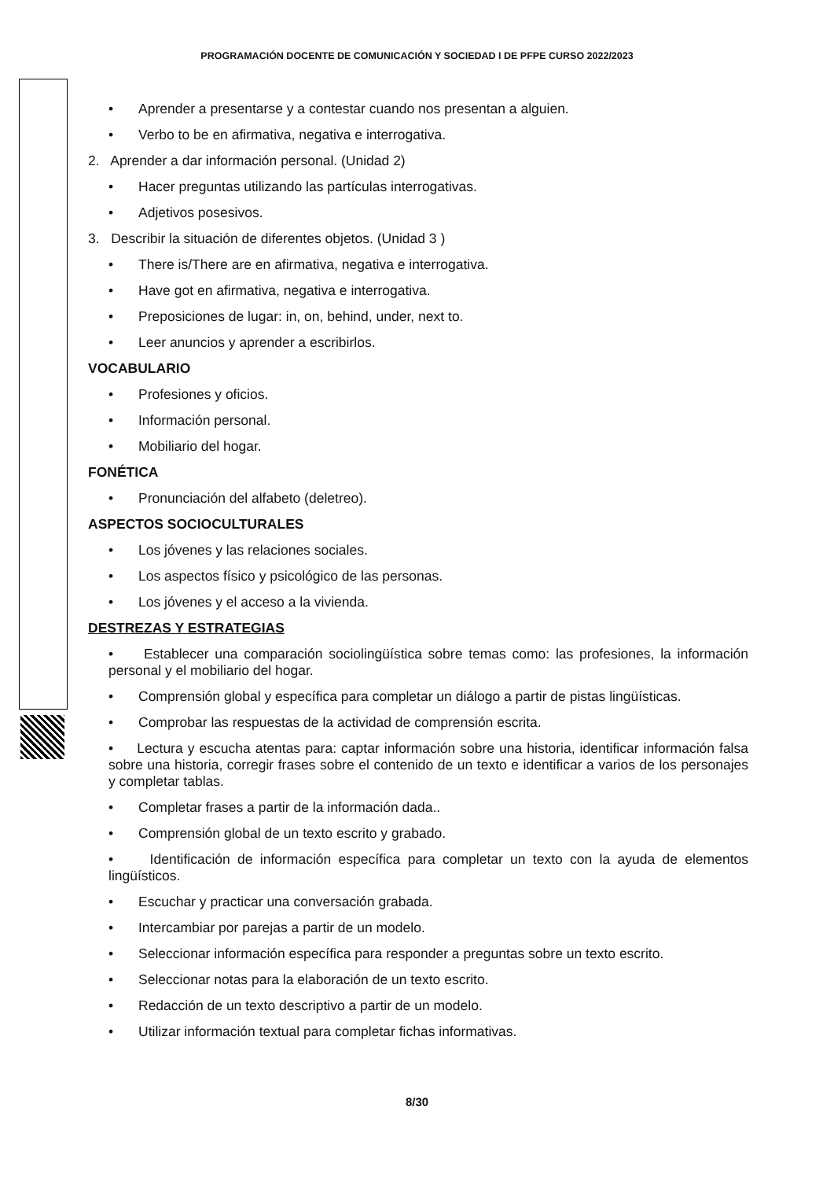PROGRAMACIÓN DOCENTE DE COMUNICACIÓN Y SOCIEDAD I DE PFPE CURSO 2022/2023
• Aprender a presentarse y a contestar cuando nos presentan a alguien.
• Verbo to be en afirmativa, negativa e interrogativa.
2. Aprender a dar información personal. (Unidad 2)
• Hacer preguntas utilizando las partículas interrogativas.
• Adjetivos posesivos.
3. Describir la situación de diferentes objetos. (Unidad 3 )
• There is/There are en afirmativa, negativa e interrogativa.
• Have got en afirmativa, negativa e interrogativa.
• Preposiciones de lugar: in, on, behind, under, next to.
• Leer anuncios y aprender a escribirlos.
VOCABULARIO
• Profesiones y oficios.
• Información personal.
• Mobiliario del hogar.
FONÉTICA
• Pronunciación del alfabeto (deletreo).
ASPECTOS SOCIOCULTURALES
• Los jóvenes y las relaciones sociales.
• Los aspectos físico y psicológico de las personas.
• Los jóvenes y el acceso a la vivienda.
DESTREZAS Y ESTRATEGIAS
• Establecer una comparación sociolingüística sobre temas como: las profesiones, la información personal y el mobiliario del hogar.
• Comprensión global y específica para completar un diálogo a partir de pistas lingüísticas.
• Comprobar las respuestas de la actividad de comprensión escrita.
• Lectura y escucha atentas para: captar información sobre una historia, identificar información falsa sobre una historia, corregir frases sobre el contenido de un texto e identificar a varios de los personajes y completar tablas.
• Completar frases a partir de la información dada..
• Comprensión global de un texto escrito y grabado.
• Identificación de información específica para completar un texto con la ayuda de elementos lingüísticos.
• Escuchar y practicar una conversación grabada.
• Intercambiar por parejas a partir de un modelo.
• Seleccionar información específica para responder a preguntas sobre un texto escrito.
• Seleccionar notas para la elaboración de un texto escrito.
• Redacción de un texto descriptivo a partir de un modelo.
• Utilizar información textual para completar fichas informativas.
8/30